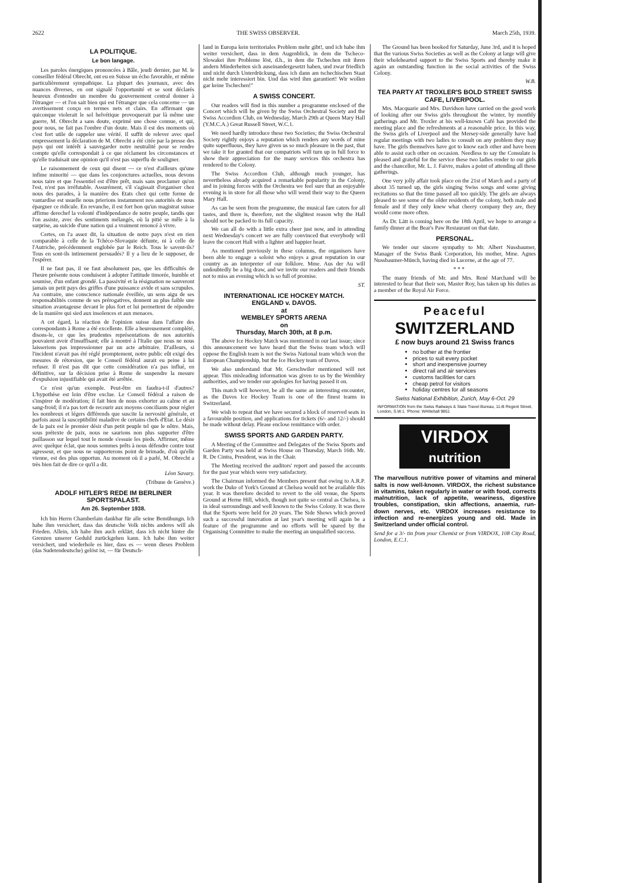2622 THE SWISS OBSERVER. March 25th, 1939.
LA POLITIQUE.
Le bon langage.
Les paroles énergiques prononcées à Bâle, jeudi dernier, par M. le conseiller fédéral Obrecht, ont eu en Suisse un écho favorable, et même particulièrement sympathique. La plupart des journaux, avec des nuances diverses, en ont signalé l'opportunité et se sont déclarés heureux d'entendre un membre du gouvernement central donner à l'étranger — et l'on sait bien qui est l'étranger que cela concerne — un avertissement conçu en termes nets et clairs. En affirmant que quiconque violerait le sol helvétique provoquerait par là même une guerre, M. Obrecht a sans doute, exprimé une chose connue, et qui, pour nous, ne fait pas l'ombre d'un doute. Mais il est des moments où c'est fort utile de rappeler une vérité. Il suffit de relever avec quel empressement la déclaration de M. Obrecht a été citée par la presse des pays qui ont intérêt à sauvegarder notre neutralité pour se rendre compte qu'elle correspondait à ce que réclament les circonstances et qu'elle traduisait une opinion qu'il n'est pas superflu de souligner.
Le raisonnement de ceux qui disent — ce n'est d'ailleurs qu'une infime minorité — que dans les conjonctures actuelles, nous devons nous taire et que l'essentiel est d'être prêt, mais sans proclamer qu'on l'est, n'est pas irréfutable. Assurément, s'il s'agissait d'organiser chez nous des parades, à la manière des Etats chez qui cette forme de vantardise est usuelle nous prierions instamment nos autorités de nous épargner ce ridicule. En revanche, il est fort bon qu'un magistrat suisse affirme derechef la volonté d'indépendance de notre peuple, tandis que l'on assiste, avec des sentiments mélangés, où la pitié se mêle à la surprise, au suicide d'une nation qui a vraiment renoncé à vivre.
Certes, on l'a assez dit, la situation de notre pays n'est en rien comparable à celle de la Tchéco-Slovaquie défunte, ni à celle de l'Autriche, précédemment englobée par le Reich. Tous le savent-ils? Tous en sont-ils intimement persuadés? Il y a lieu de le supposer, de l'espérer.
Il ne faut pas, il ne faut absolument pas, que les difficultés de l'heure présente nous conduisent à adopter l'attitude timorée, humble et soumise, d'un enfant grondé. La passivité et la résignation ne sauveront jamais un petit pays des griffes d'une puissance avide et sans scrupules. Au contraire, une conscience nationale éveillée, un sens aigu de ses responsabilités comme de ses prérogatives, donnent au plus faible une situation avantageuse devant le plus fort et lui permettent de répondre de la manière qui sied aux insolences et aux menaces.
A cet égard, la réaction de l'opinion suisse dans l'affaire des correspondants à Rome a été excellente. Elle a heureusement complété, disons-le, ce que les prudentes représentations de nos autorités pouvaient avoir d'insuffisant; elle à montré à l'Italie que nous ne nous laisserions pas impressionner par un acte arbitraire. D'ailleurs, si l'incident n'avait pas été réglé promptement, notre public eût exigé des mesures de rétorsion, que le Conseil fédéral aurait eu peine à lui refuser. Il n'est pas dit que cette considération n'a pas influé, en définitive, sur la décision prise à Rome de suspendre la mesure d'expulsion injustifiable qui avait été arrêtée.
Ce n'est qu'un exemple. Peut-être en faudra-t-il d'autres? L'hypothèse est loin d'être exclue. Le Conseil fédéral a raison de s'inspirer de modération; il fait bien de nous exhorter au calme et au sang-froid; il n'a pas tort de recourir aux moyens conciliants pour régler les nombreux et légers différends que suscite la nervosité générale, et parfois aussi la susceptibilité maladive de certains chefs d'Etat. Le désir de la paix est le premier désir d'un petit peuple tel que le nôtre. Mais, sous prétexte de paix, nous ne saurions non plus supporter d'être paillasson sur lequel tout le monde s'essuie les pieds. Affirmer, même avec quelque éclat, que nous sommes prêts à nous défendre contre tout agresseur, et que nous ne supporterons point de brimade, d'où qu'elle vienne, est des plus opportun. Au moment où il a parlé, M. Obrecht a très bien fait de dire ce qu'il a dit.
Léon Savary.
(Tribune de Genève.)
ADOLF HITLER'S REDE IM BERLINER SPORTSPALAST.
Am 26. September 1938.
Ich bin Herrn Chamberlain dankbar für alle seine Bemühungn. Ich habe ihm versichert, dass das deutsche Volk nichts anderes will als Frieden. Allein, ich habe ihm auch erklärt, dass ich nicht hinter die Grenzen unserer Geduld zurückgehen kann. Ich habe ihm weiter versichert, und wiederhole es hier, dass es — wenn dieses Problem (das Sudetendeutsche) gelöst ist, — für Deutsch-
land in Europa kein territoriales Problem mehr gibt!, und ich habe ihm weiter versichert, dass in dem Augenblick, in dem die Tscheco-Slowakei ihre Probleme löst, d.h., in dem die Tschechen mit ihren andern Minderheiten sich auseinandergesetzt haben, und zwar friedlich und nicht durch Unterdrückung, dass ich dann am tschechischen Staat nicht mehr interessiert bin. Und das wird ihm garantiert! Wir wollen gar keine Tschechen!"
A SWISS CONCERT.
Our readers will find in this number a programme enclosed of the Concert which will be given by the Swiss Orchestral Society and the Swiss Accordion Club, on Wednesday, March 29th at Queen Mary Hall (Y.M.C.A.) Great Russell Street, W.C.1.
We need hardly introduce these two Societies; the Swiss Orchestral Society rightly enjoys a reputation which renders any words of mine quite superfluous, they have given us so much pleasure in the past, that we take it for granted that our compatriots will turn up in full force to show their appreciation for the many services this orchestra has rendered to the Colony.
The Swiss Accordion Club, although much younger, has nevertheless already acquired a remarkable popularity in the Colony, and in joining forces with the Orchestra we feel sure that an enjoyable evening is in store for all those who will wend their way to the Queen Mary Hall.
As can be seen from the programme, the musical fare caters for all tastes, and there is, therefore, not the slightest reason why the Hall should not be packed to its full capacity.
We can all do with a little extra cheer just now, and in attending next Wednesday's concert we are fully convinced that everybody will leave the concert Hall with a lighter and happier heart.
As mentioned previously in these columns, the organisers have been able to engage a soloist who enjoys a great reputation in our country as an interpreter of our folklore. Mme. Aus der Au will undoubtedly be a big draw, and we invite our readers and their friends not to miss an evening which is so full of promise.
ST.
INTERNATIONAL ICE HOCKEY MATCH.
ENGLAND v. DAVOS.
at
WEMBLEY SPORTS ARENA
on
Thursday, March 30th, at 8 p.m.
The above Ice Hockey Match was mentioned in our last issue; since this announcement we have heard that the Swiss team which will oppose the English team is not the Swiss National team which won the European Championship, but the Ice Hockey team of Davos.
We also understand that Mr. Gerschwiler mentioned will not appear. This misleading information was given to us by the Wembley authorities, and we tender our apologies for having passed it on.
This match will however, be all the same an interesting encounter, as the Davos Ice Hockey Team is one of the finest teams in Switzerland.
We wish to repeat that we have secured a block of reserved seats in a favourable position, and applications for tickets (6/- and 12/-) should be made without delay. Please enclose remittance with order.
SWISS SPORTS AND GARDEN PARTY.
A Meeting of the Committee and Delegates of the Swiss Sports and Garden Party was held at Swiss House on Thursday, March 16th. Mr. R. De Cintra, President, was in the Chair.
The Meeting received the auditors' report and passed the accounts for the past year which were very satisfactory.
The Chairman informed the Members present that owing to A.R.P. work the Duke of York's Ground at Chelsea would not be available this year. It was therefore decided to revert to the old venue, the Sports Ground at Herne Hill, which, though not quite so central as Chelsea, is in ideal surroundings and well known to the Swiss Colony. It was there that the Sports were held for 20 years. The Side Shows which proved such a successful innovation at last year's meeting will again be a feature of the programme and no efforts will be spared by the Organising Committee to make the meeting an unqualified success.
The Ground has been booked for Saturday, June 3rd, and it is hoped that the various Swiss Societies as well as the Colony at large will give their wholehearted support to the Swiss Sports and thereby make it again an outstanding function in the social activities of the Swiss Colony.
W.B.
TEA PARTY AT TROXLER'S BOLD STREET SWISS CAFE, LIVERPOOL.
Mrs. Macquarie and Mrs. Davidson have carried on the good work of looking after our Swiss girls throughout the winter, by monthly gatherings and Mr. Troxler at his well-known Café has provided the meeting place and the refreshments at a reasonable price. In this way, the Swiss girls of Liverpool and the Mersey-side generally have had regular meetings with two ladies to consult on any problem they may have. The girls themselves have got to know each other and have been able to assist each other on occasion. Needless to say the Consulate is pleased and grateful for the service these two ladies render to our girls and the chancellor, Mr. L. J. Faivre, makes a point of attending all these gatherings.
One very jolly affair took place on the 21st of March and a party of about 35 turned up, the girls singing Swiss songs and some giving recitations so that the time passed all too quickly. The girls are always pleased to see some of the older residents of the colony, both male and female and if they only knew what cheery company they are, they would come more often.
As Dr. Lätt is coming here on the 18th April, we hope to arrange a family dinner at the Bear's Paw Restaurant on that date.
PERSONAL.
We tender our sincere sympathy to Mr. Albert Nussbaumer, Manager of the Swiss Bank Corporation, his mother, Mme. Agnes Nussbaumer-Münch, having died in Lucerne, at the age of 77.
* * *
The many friends of Mr. and Mrs. René Marchand will be interested to hear that their son, Master Roy, has taken up his duties as a member of the Royal Air Force.
Peaceful
SWITZERLAND
£ now buys around 21 Swiss francs
no bother at the frontier
prices to suit every pocket
short and inexpensive journey
direct rail and air services
customs facilities for cars
cheap petrol for visitors
holiday centres for all seasons
Swiss National Exhibition, Zurich, May 6-Oct. 29
INFORMATION from the Swiss Railways & State Travel Bureau, 11-B Regent Street, London, S.W.1. 'Phone: WHItehall 9851
VIRDOX
nutrition
The marvellous nutritive power of vitamins and mineral salts is now well-known. VIRDOX, the richest substance in vitamins, taken regularly in water or with food, corrects malnutrition, lack of appetite, weariness, digestive troubles, constipation, skin affections, anaemia, run-down nerves, etc. VIRDOX increases resistance to infection and re-energizes young and old. Made in Switzerland under official control.
Send for a 3/- tin from your Chemist or from VIRDOX, 108 City Road, London, E.C.1.